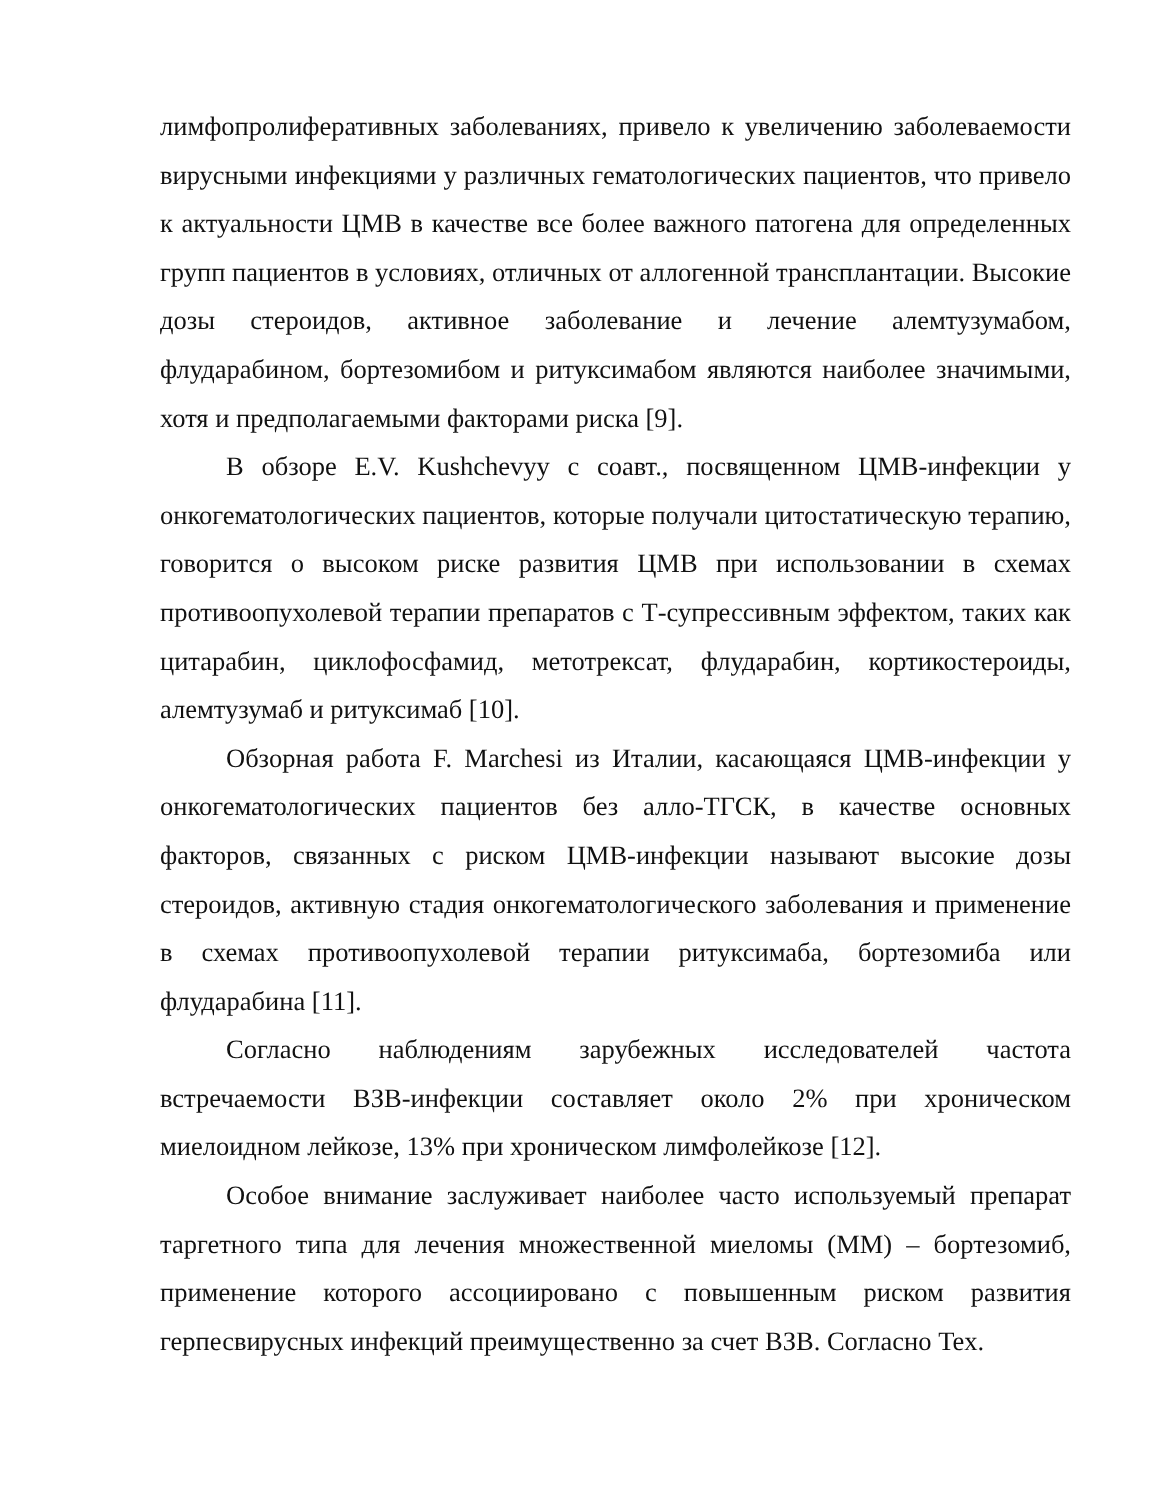лимфопролиферативных заболеваниях, привело к увеличению заболеваемости вирусными инфекциями у различных гематологических пациентов, что привело к актуальности ЦМВ в качестве все более важного патогена для определенных групп пациентов в условиях, отличных от аллогенной трансплантации. Высокие дозы стероидов, активное заболевание и лечение алемтузумабом, флударабином, бортезомибом и ритуксимабом являются наиболее значимыми, хотя и предполагаемыми факторами риска [9].
В обзоре E.V. Kushchevyy с соавт., посвященном ЦМВ-инфекции у онкогематологических пациентов, которые получали цитостатическую терапию, говорится о высоком риске развития ЦМВ при использовании в схемах противоопухолевой терапии препаратов с Т-супрессивным эффектом, таких как цитарабин, циклофосфамид, метотрексат, флударабин, кортикостероиды, алемтузумаб и ритуксимаб [10].
Обзорная работа F. Marchesi из Италии, касающаяся ЦМВ-инфекции у онкогематологических пациентов без алло-ТГСК, в качестве основных факторов, связанных с риском ЦМВ-инфекции называют высокие дозы стероидов, активную стадия онкогематологического заболевания и применение в схемах противоопухолевой терапии ритуксимаба, бортезомиба или флударабина [11].
Согласно наблюдениям зарубежных исследователей частота встречаемости ВЗВ-инфекции составляет около 2% при хроническом миелоидном лейкозе, 13% при хроническом лимфолейкозе [12].
Особое внимание заслуживает наиболее часто используемый препарат таргетного типа для лечения множественной миеломы (ММ) – бортезомиб, применение которого ассоциировано с повышенным риском развития герпесвирусных инфекций преимущественно за счет ВЗВ. Согласно Tex.